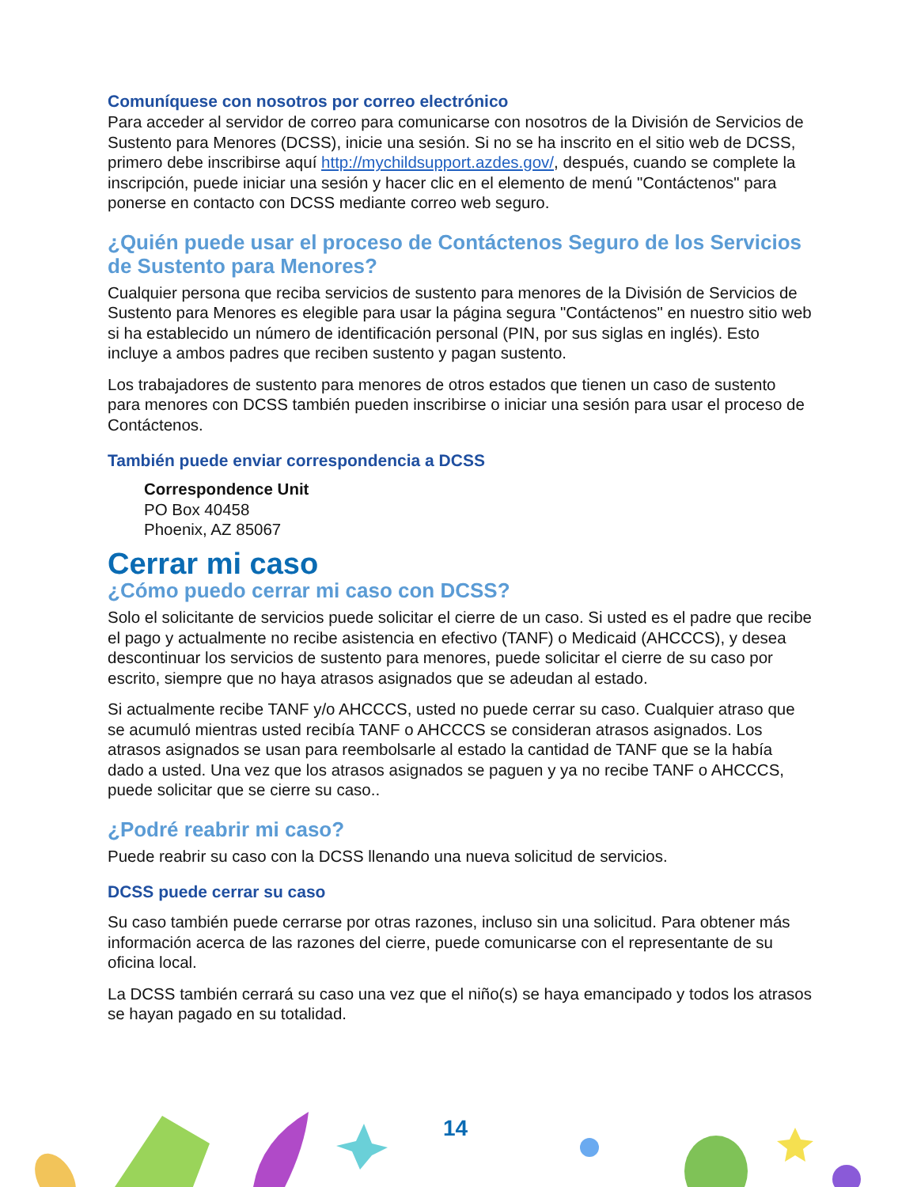Comuníquese con nosotros por correo electrónico
Para acceder al servidor de correo para comunicarse con nosotros de la División de Servicios de Sustento para Menores (DCSS), inicie una sesión. Si no se ha inscrito en el sitio web de DCSS, primero debe inscribirse aquí http://mychildsupport.azdes.gov/, después, cuando se complete la inscripción, puede iniciar una sesión y hacer clic en el elemento de menú "Contáctenos" para ponerse en contacto con DCSS mediante correo web seguro.
¿Quién puede usar el proceso de Contáctenos Seguro de los Servicios de Sustento para Menores?
Cualquier persona que reciba servicios de sustento para menores de la División de Servicios de Sustento para Menores es elegible para usar la página segura "Contáctenos" en nuestro sitio web si ha establecido un número de identificación personal (PIN, por sus siglas en inglés). Esto incluye a ambos padres que reciben sustento y pagan sustento.
Los trabajadores de sustento para menores de otros estados que tienen un caso de sustento para menores con DCSS también pueden inscribirse o iniciar una sesión para usar el proceso de Contáctenos.
También puede enviar correspondencia a DCSS
Correspondence Unit
PO Box 40458
Phoenix, AZ 85067
Cerrar mi caso
¿Cómo puedo cerrar mi caso con DCSS?
Solo el solicitante de servicios puede solicitar el cierre de un caso. Si usted es el padre que recibe el pago y actualmente no recibe asistencia en efectivo (TANF) o Medicaid (AHCCCS), y desea descontinuar los servicios de sustento para menores, puede solicitar el cierre de su caso por escrito, siempre que no haya atrasos asignados que se adeudan al estado.
Si actualmente recibe TANF y/o AHCCCS, usted no puede cerrar su caso. Cualquier atraso que se acumuló mientras usted recibía TANF o AHCCCS se consideran atrasos asignados. Los atrasos asignados se usan para reembolsarle al estado la cantidad de TANF que se la había dado a usted. Una vez que los atrasos asignados se paguen y ya no recibe TANF o AHCCCS, puede solicitar que se cierre su caso..
¿Podré reabrir mi caso?
Puede reabrir su caso con la DCSS llenando una nueva solicitud de servicios.
DCSS puede cerrar su caso
Su caso también puede cerrarse por otras razones, incluso sin una solicitud. Para obtener más información acerca de las razones del cierre, puede comunicarse con el representante de su oficina local.
La DCSS también cerrará su caso una vez que el niño(s) se haya emancipado y todos los atrasos se hayan pagado en su totalidad.
14